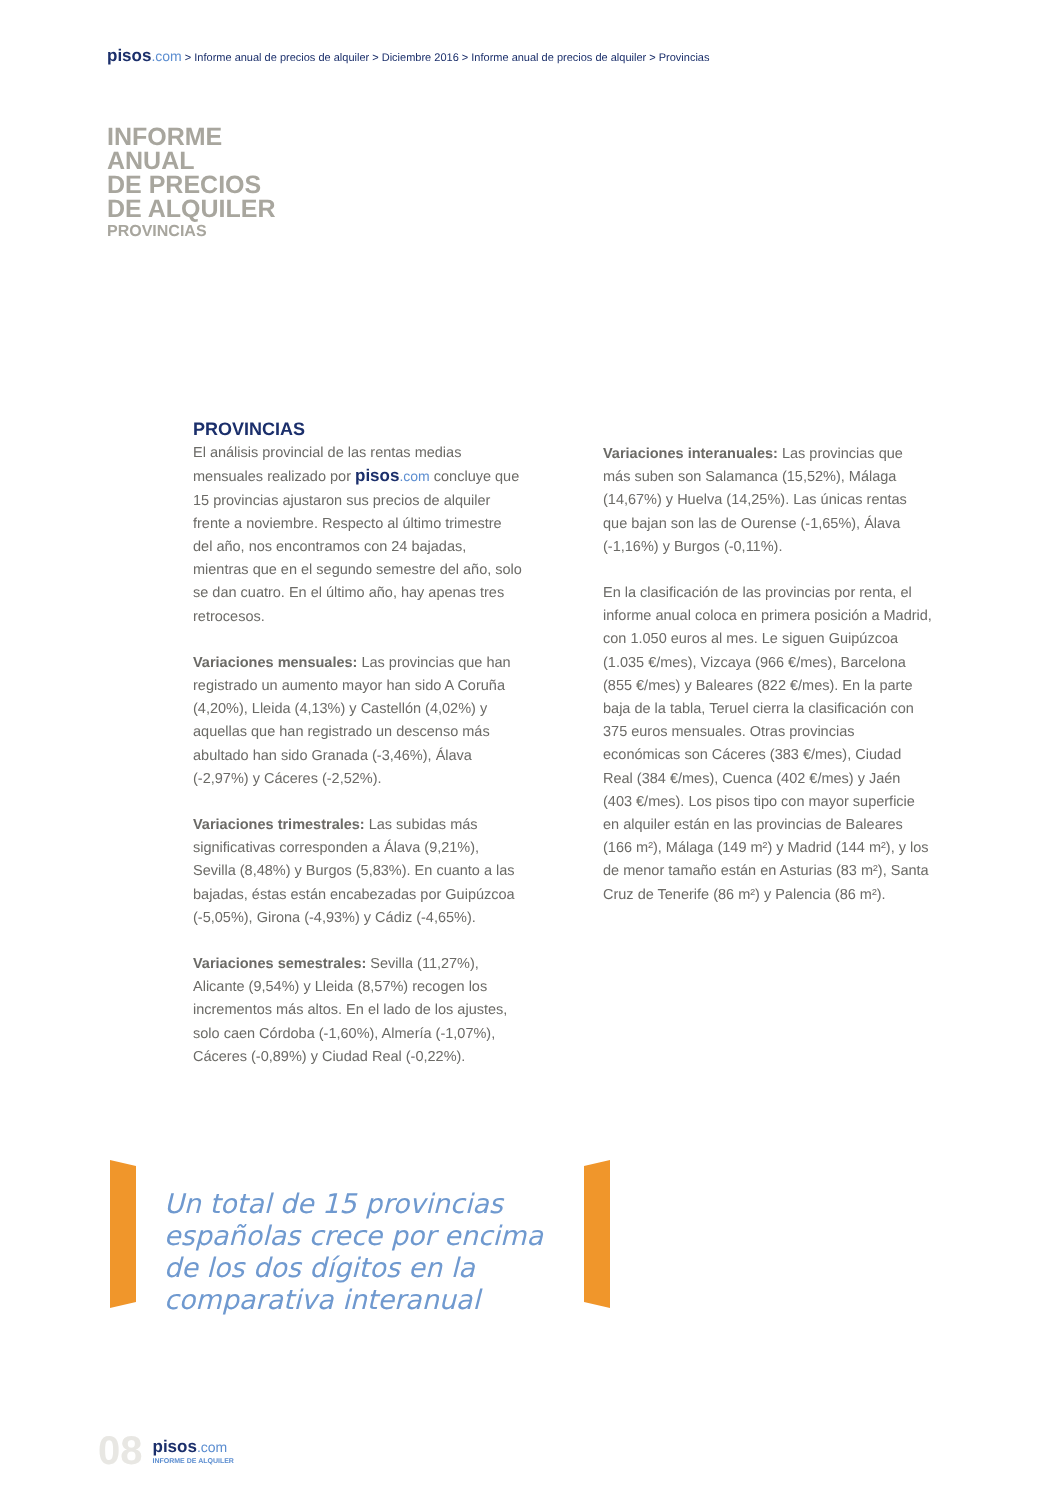pisos.com > Informe anual de precios de alquiler > Diciembre 2016 > Informe anual de precios de alquiler > Provincias
INFORME
ANUAL
DE PRECIOS
DE ALQUILER
PROVINCIAS
PROVINCIAS
El análisis provincial de las rentas medias mensuales realizado por pisos.com concluye que 15 provincias ajustaron sus precios de alquiler frente a noviembre. Respecto al último trimestre del año, nos encontramos con 24 bajadas, mientras que en el segundo semestre del año, solo se dan cuatro. En el último año, hay apenas tres retrocesos.
Variaciones mensuales: Las provincias que han registrado un aumento mayor han sido A Coruña (4,20%), Lleida (4,13%) y Castellón (4,02%) y aquellas que han registrado un descenso más abultado han sido Granada (-3,46%), Álava (-2,97%) y Cáceres (-2,52%).
Variaciones trimestrales: Las subidas más significativas corresponden a Álava (9,21%), Sevilla (8,48%) y Burgos (5,83%). En cuanto a las bajadas, éstas están encabezadas por Guipúzcoa (-5,05%), Girona (-4,93%) y Cádiz (-4,65%).
Variaciones semestrales: Sevilla (11,27%), Alicante (9,54%) y Lleida (8,57%) recogen los incrementos más altos. En el lado de los ajustes, solo caen Córdoba (-1,60%), Almería (-1,07%), Cáceres (-0,89%) y Ciudad Real (-0,22%).
Variaciones interanuales: Las provincias que más suben son Salamanca (15,52%), Málaga (14,67%) y Huelva (14,25%). Las únicas rentas que bajan son las de Ourense (-1,65%), Álava (-1,16%) y Burgos (-0,11%).
En la clasificación de las provincias por renta, el informe anual coloca en primera posición a Madrid, con 1.050 euros al mes. Le siguen Guipúzcoa (1.035 €/mes), Vizcaya (966 €/mes), Barcelona (855 €/mes) y Baleares (822 €/mes). En la parte baja de la tabla, Teruel cierra la clasificación con 375 euros mensuales. Otras provincias económicas son Cáceres (383 €/mes), Ciudad Real (384 €/mes), Cuenca (402 €/mes) y Jaén (403 €/mes). Los pisos tipo con mayor superficie en alquiler están en las provincias de Baleares (166 m²), Málaga (149 m²) y Madrid (144 m²), y los de menor tamaño están en Asturias (83 m²), Santa Cruz de Tenerife (86 m²) y Palencia (86 m²).
Un total de 15 provincias españolas crece por encima de los dos dígitos en la comparativa interanual
08
pisos.com
INFORME DE ALQUILER